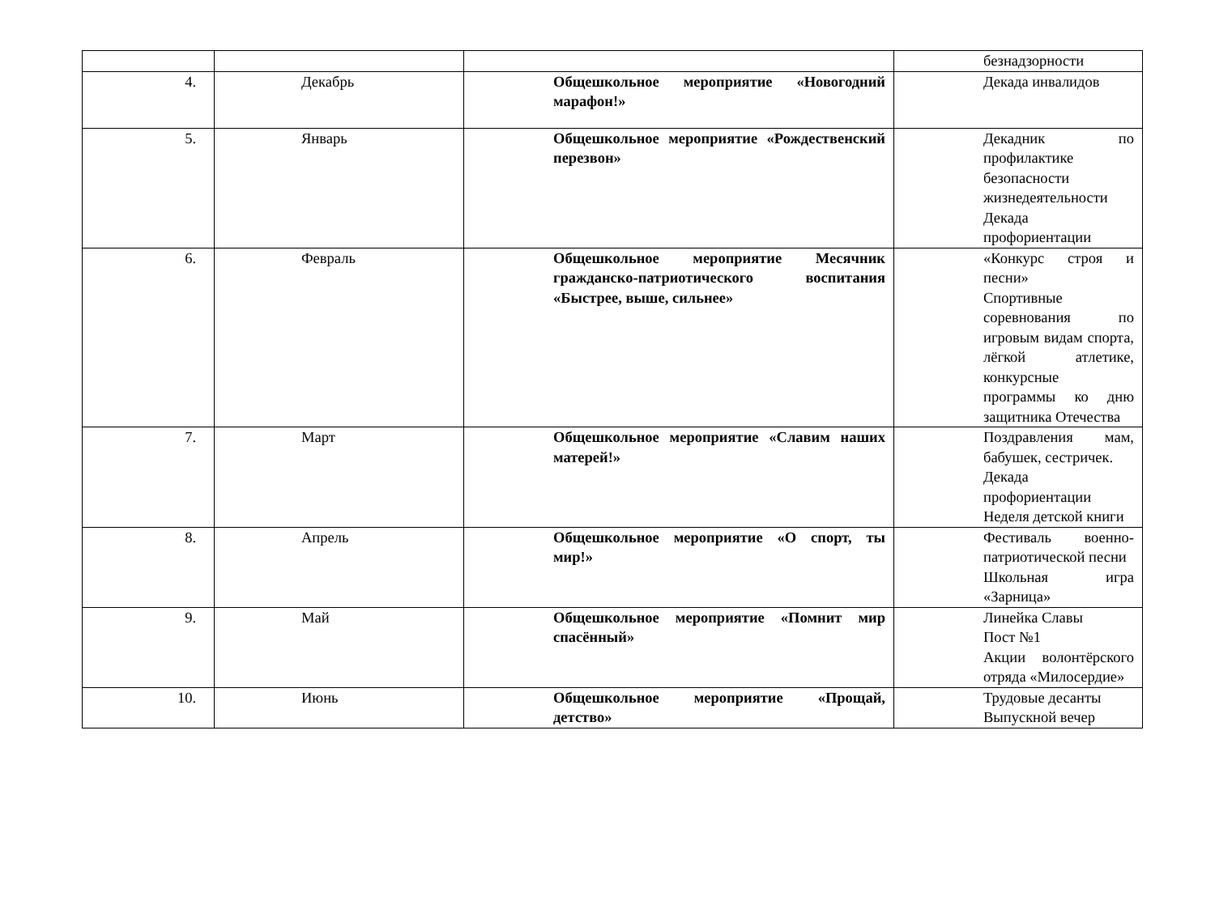| | | | безнадзорности |
| 4. | Декабрь | Общешкольное мероприятие «Новогодний марафон!» | Декада инвалидов |
| 5. | Январь | Общешкольное мероприятие «Рождественский перезвон» | Декадник по профилактике безопасности жизнедеятельности Декада профориентации |
| 6. | Февраль | Общешкольное мероприятие Месячник гражданско-патриотического воспитания «Быстрее, выше, сильнее» | «Конкурс строя и песни» Спортивные соревнования по игровым видам спорта, лёгкой атлетике, конкурсные программы ко дню защитника Отечества |
| 7. | Март | Общешкольное мероприятие «Славим наших матерей!» | Поздравления мам, бабушек, сестричек. Декада профориентации Неделя детской книги |
| 8. | Апрель | Общешкольное мероприятие «О спорт, ты мир!» | Фестиваль военно-патриотической песни Школьная игра «Зарница» |
| 9. | Май | Общешкольное мероприятие «Помнит мир спасённый» | Линейка Славы Пост №1 Акции волонтёрского отряда «Милосердие» |
| 10. | Июнь | Общешкольное мероприятие «Прощай, детство» | Трудовые десанты Выпускной вечер |